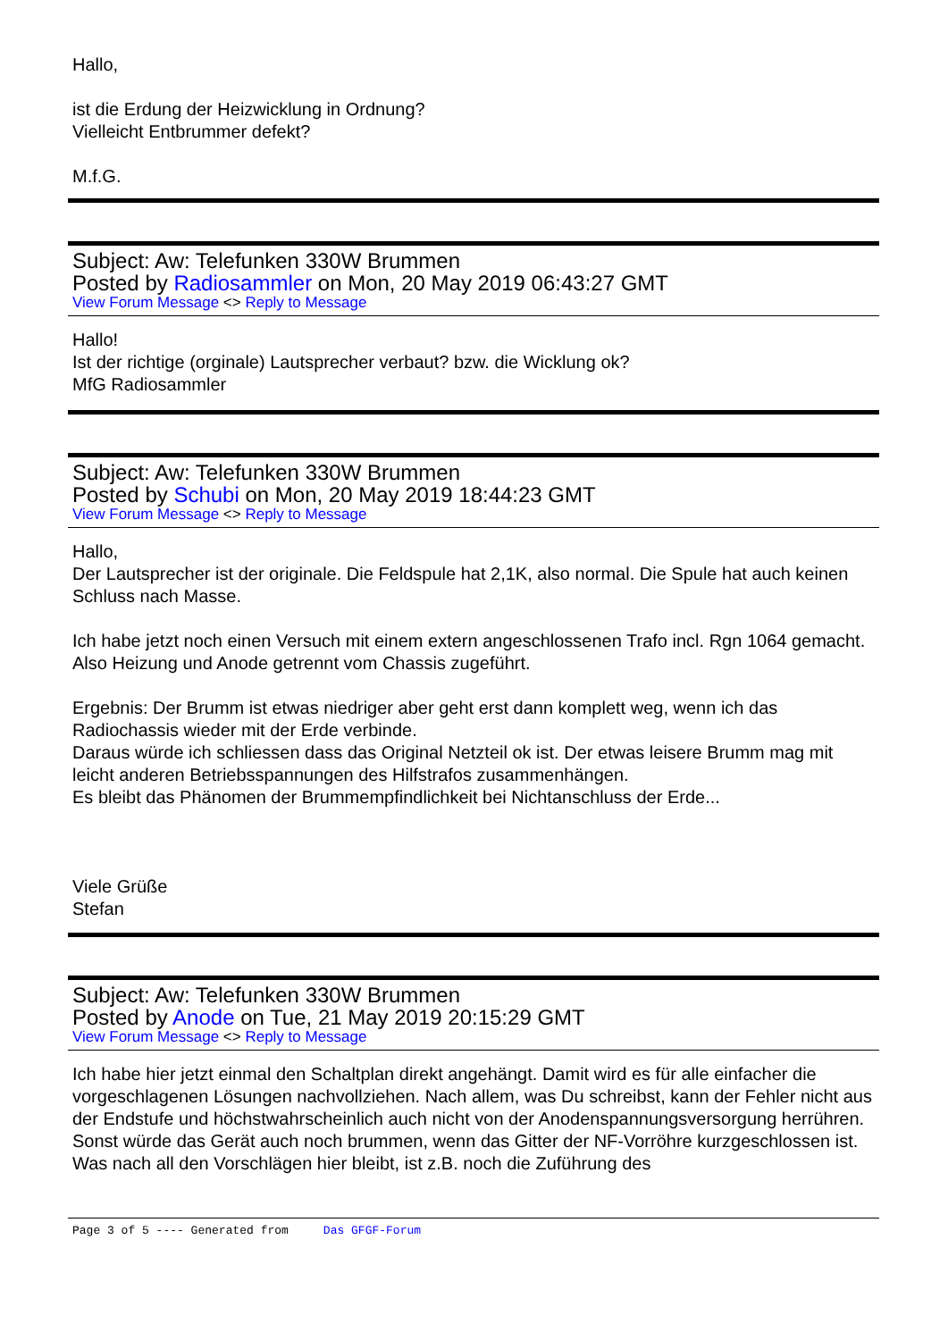Hallo,
ist die Erdung der Heizwicklung in Ordnung?
Vielleicht Entbrummer defekt?
M.f.G.
Subject: Aw: Telefunken 330W Brummen
Posted by Radiosammler on Mon, 20 May 2019 06:43:27 GMT
View Forum Message <> Reply to Message
Hallo!
Ist der richtige (orginale) Lautsprecher verbaut? bzw. die Wicklung ok?
MfG Radiosammler
Subject: Aw: Telefunken 330W Brummen
Posted by Schubi on Mon, 20 May 2019 18:44:23 GMT
View Forum Message <> Reply to Message
Hallo,
Der Lautsprecher ist der originale. Die Feldspule hat 2,1K, also normal. Die Spule hat auch keinen Schluss nach Masse.
Ich habe jetzt noch einen Versuch mit einem extern angeschlossenen Trafo incl. Rgn 1064 gemacht. Also Heizung und Anode getrennt vom Chassis zugeführt.
Ergebnis: Der Brumm ist etwas niedriger aber geht erst dann komplett weg, wenn ich das Radiochassis wieder mit der Erde verbinde.
Daraus würde ich schliessen dass das Original Netzteil ok ist. Der etwas leisere Brumm mag mit leicht anderen Betriebsspannungen des Hilfstrafos zusammenhängen.
Es bleibt das Phänomen der Brummempfindlichkeit bei Nichtanschluss der Erde...
Viele Grüße
Stefan
Subject: Aw: Telefunken 330W Brummen
Posted by Anode on Tue, 21 May 2019 20:15:29 GMT
View Forum Message <> Reply to Message
Ich habe hier jetzt einmal den Schaltplan direkt angehängt. Damit wird es für alle einfacher die vorgeschlagenen Lösungen nachvollziehen. Nach allem, was Du schreibst, kann der Fehler nicht aus der Endstufe und höchstwahrscheinlich auch nicht von der Anodenspannungsversorgung herrühren. Sonst würde das Gerät auch noch brummen, wenn das Gitter der NF-Vorröhre kurzgeschlossen ist.
Was nach all den Vorschlägen hier bleibt, ist z.B. noch die Zuführung des
Page 3 of 5 ---- Generated from Das GFGF-Forum